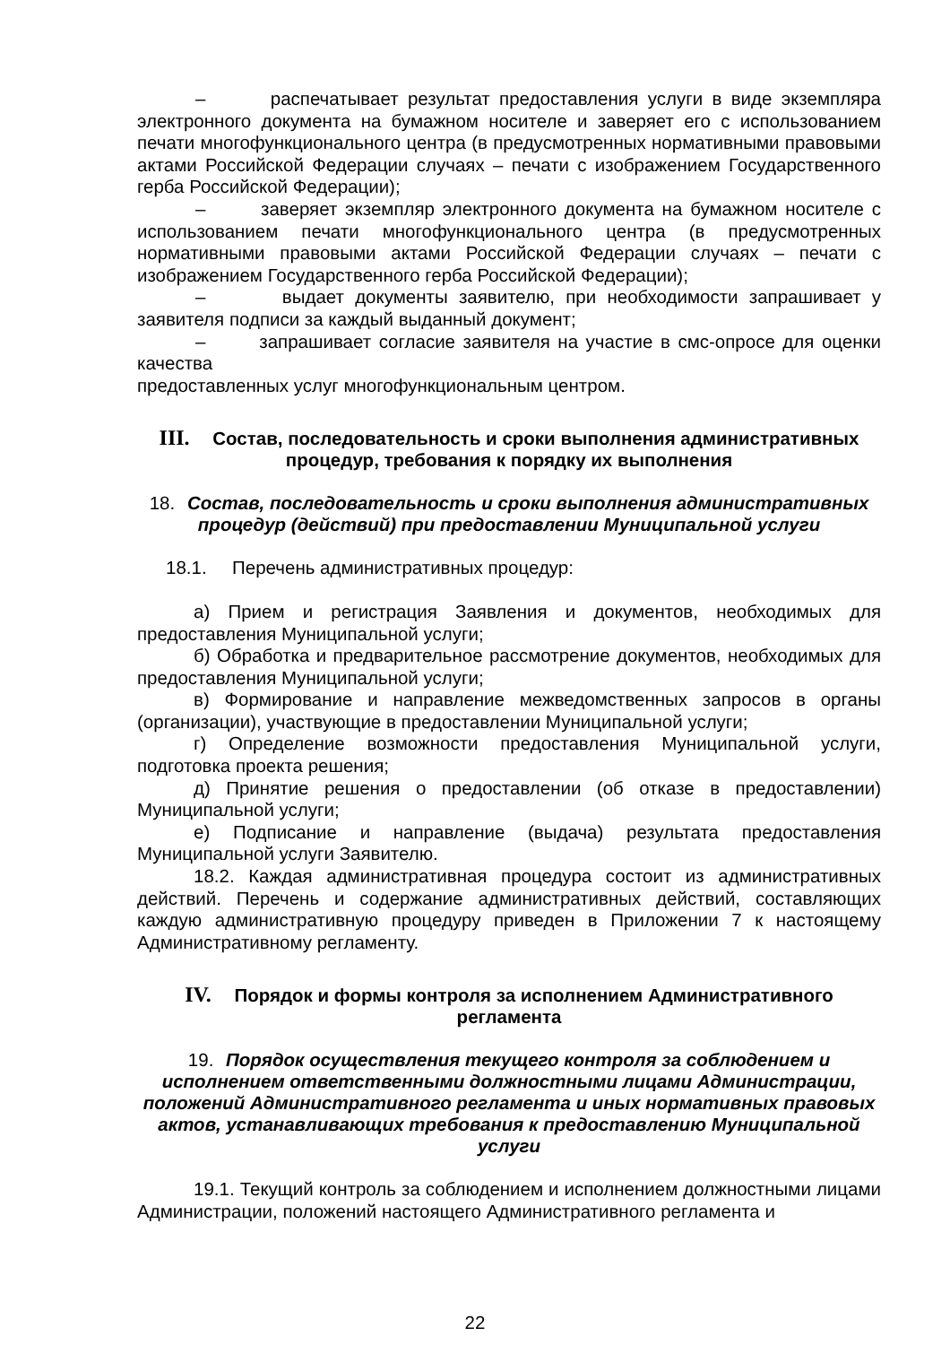– распечатывает результат предоставления услуги в виде экземпляра электронного документа на бумажном носителе и заверяет его с использованием печати многофункционального центра (в предусмотренных нормативными правовыми актами Российской Федерации случаях – печати с изображением Государственного герба Российской Федерации);
– заверяет экземпляр электронного документа на бумажном носителе с использованием печати многофункционального центра (в предусмотренных нормативными правовыми актами Российской Федерации случаях – печати с изображением Государственного герба Российской Федерации);
– выдает документы заявителю, при необходимости запрашивает у заявителя подписи за каждый выданный документ;
– запрашивает согласие заявителя на участие в смс-опросе для оценки качества
предоставленных услуг многофункциональным центром.
III. Состав, последовательность и сроки выполнения административных процедур, требования к порядку их выполнения
18. Состав, последовательность и сроки выполнения административных процедур (действий) при предоставлении Муниципальной услуги
18.1. Перечень административных процедур:
а) Прием и регистрация Заявления и документов, необходимых для предоставления Муниципальной услуги;
б) Обработка и предварительное рассмотрение документов, необходимых для предоставления Муниципальной услуги;
в) Формирование и направление межведомственных запросов в органы (организации), участвующие в предоставлении Муниципальной услуги;
г) Определение возможности предоставления Муниципальной услуги, подготовка проекта решения;
д) Принятие решения о предоставлении (об отказе в предоставлении) Муниципальной услуги;
е) Подписание и направление (выдача) результата предоставления Муниципальной услуги Заявителю.
18.2. Каждая административная процедура состоит из административных действий. Перечень и содержание административных действий, составляющих каждую административную процедуру приведен в Приложении 7 к настоящему Административному регламенту.
IV. Порядок и формы контроля за исполнением Административного регламента
19. Порядок осуществления текущего контроля за соблюдением и исполнением ответственными должностными лицами Администрации, положений Административного регламента и иных нормативных правовых актов, устанавливающих требования к предоставлению Муниципальной услуги
19.1. Текущий контроль за соблюдением и исполнением должностными лицами Администрации, положений настоящего Административного регламента и
22